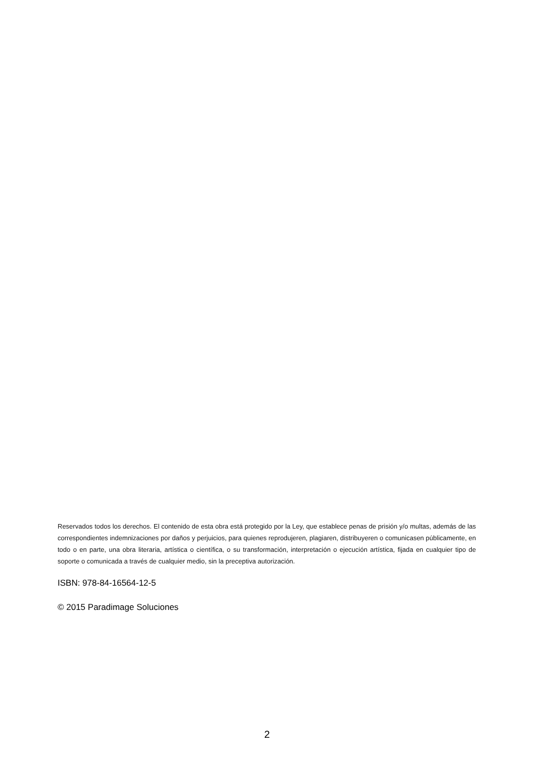Reservados todos los derechos. El contenido de esta obra está protegido por la Ley, que establece penas de prisión y/o multas, además de las correspondientes indemnizaciones por daños y perjuicios, para quienes reprodujeren, plagiaren, distribuyeren o comunicasen públicamente, en todo o en parte, una obra literaria, artística o científica, o su transformación, interpretación o ejecución artística, fijada en cualquier tipo de soporte o comunicada a través de cualquier medio, sin la preceptiva autorización.
ISBN: 978-84-16564-12-5
© 2015 Paradimage Soluciones
2